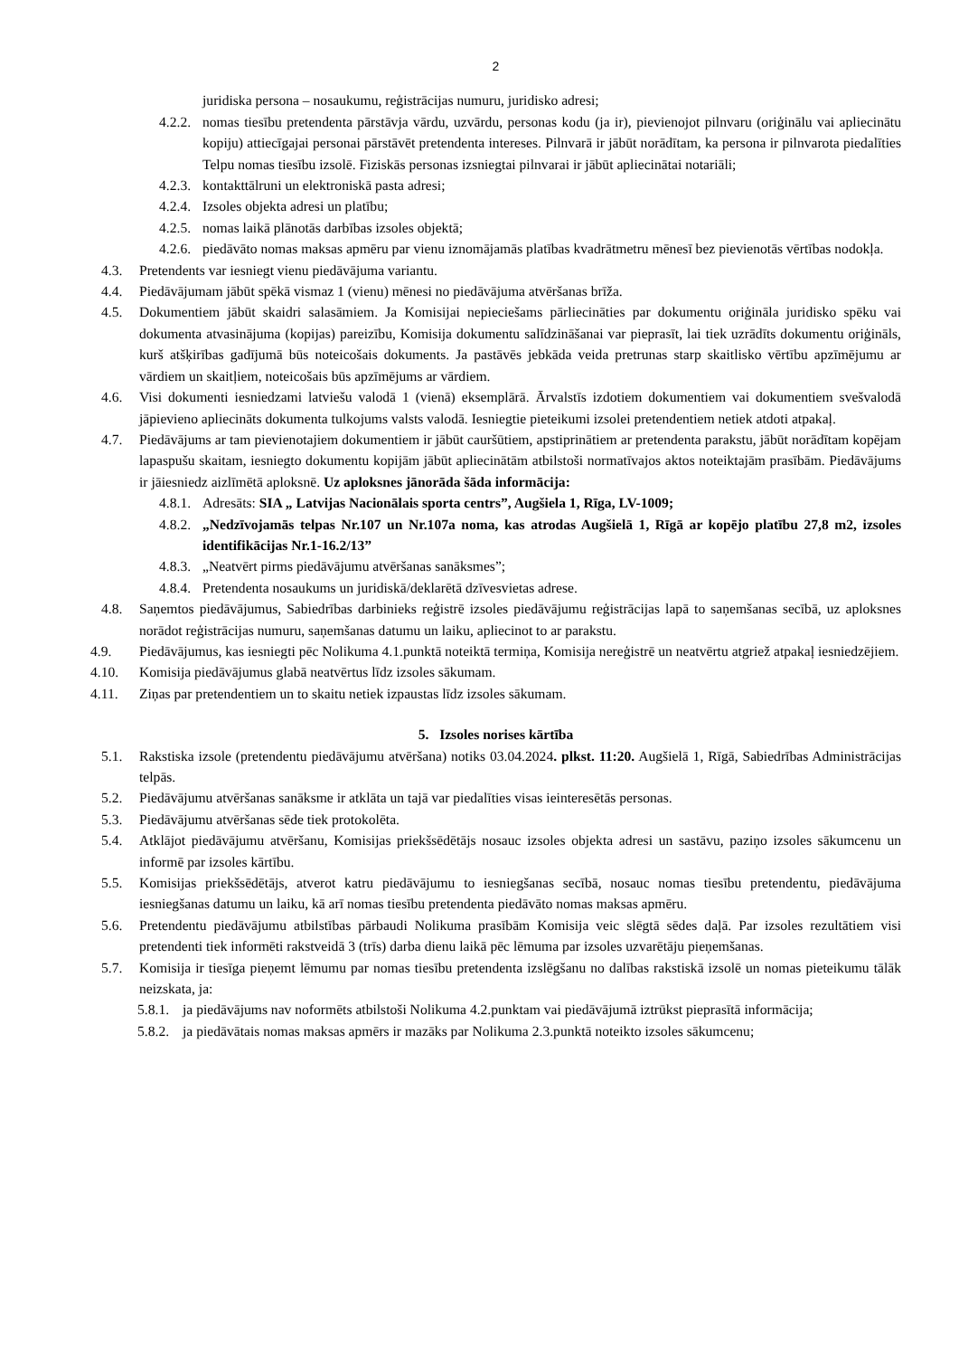2
juridiska persona – nosaukumu, reģistrācijas numuru, juridisko adresi;
4.2.2. nomas tiesību pretendenta pārstāvja vārdu, uzvārdu, personas kodu (ja ir), pievienojot pilnvaru (oriģinālu vai apliecinātu kopiju) attiecīgajai personai pārstāvēt pretendenta intereses. Pilnvarā ir jābūt norādītam, ka persona ir pilnvarota piedalīties Telpu nomas tiesību izsolē. Fiziskās personas izsniegtai pilnvarai ir jābūt apliecinātai notariāli;
4.2.3. kontakttālruni un elektroniskā pasta adresi;
4.2.4. Izsoles objekta adresi un platību;
4.2.5. nomas laikā plānotās darbības izsoles objektā;
4.2.6. piedāvāto nomas maksas apmēru par vienu iznomājamās platības kvadrātmetru mēnesī bez pievienotās vērtības nodokļa.
4.3. Pretendents var iesniegt vienu piedāvājuma variantu.
4.4. Piedāvājumam jābūt spēkā vismaz 1 (vienu) mēnesi no piedāvājuma atvēršanas brīža.
4.5. Dokumentiem jābūt skaidri salasāmiem. Ja Komisijai nepieciešams pārliecināties par dokumentu oriģināla juridisko spēku vai dokumenta atvasinājuma (kopijas) pareizību, Komisija dokumentu salīdzināšanai var pieprasīt, lai tiek uzrādīts dokumentu oriģināls, kurš atšķirības gadījumā būs noteicošais dokuments. Ja pastāvēs jebkāda veida pretrunas starp skaitlisko vērtību apzīmējumu ar vārdiem un skaitļiem, noteicošais būs apzīmējums ar vārdiem.
4.6. Visi dokumenti iesniedzami latviešu valodā 1 (vienā) eksemplārā. Ārvalstīs izdotiem dokumentiem vai dokumentiem svešvalodā jāpievieno apliecināts dokumenta tulkojums valsts valodā. Iesniegtie pieteikumi izsolei pretendentiem netiek atdoti atpakaļ.
4.7. Piedāvājums ar tam pievienotajiem dokumentiem ir jābūt cauršūtiem, apstiprinātiem ar pretendenta parakstu, jābūt norādītam kopējam lapaspušu skaitam, iesniegto dokumentu kopijām jābūt apliecinātām atbilstoši normatīvajos aktos noteiktajām prasībām. Piedāvājums ir jāiesniedz aizlīmētā aploksnē. Uz aploksnes jānorāda šāda informācija:
4.8.1. Adresāts: SIA „ Latvijas Nacionālais sporta centrs”, Augšiela 1, Rīga, LV-1009;
4.8.2. „Nedzīvojamās telpas Nr.107 un Nr.107a noma, kas atrodas Augšielā 1, Rīgā ar kopējo platību 27,8 m2, izsoles identifikācijas Nr.1-16.2/13”
4.8.3. „Neatvērt pirms piedāvājumu atvēršanas sanāksmes”;
4.8.4. Pretendenta nosaukums un juridiskā/deklarētā dzīvesvietas adrese.
4.8. Saņemtos piedāvājumus, Sabiedrības darbinieks reģistrē izsoles piedāvājumu reģistrācijas lapā to saņemšanas secībā, uz aploksnes norādot reģistrācijas numuru, saņemšanas datumu un laiku, apliecinot to ar parakstu.
4.9. Piedāvājumus, kas iesniegti pēc Nolikuma 4.1.punktā noteiktā termiņa, Komisija nereģistrē un neatvērtu atgriež atpakaļ iesniedzējiem.
4.10. Komisija piedāvājumus glabā neatvērtus līdz izsoles sākumam.
4.11. Ziņas par pretendentiem un to skaitu netiek izpaustas līdz izsoles sākumam.
5. Izsoles norises kārtība
5.1. Rakstiska izsole (pretendentu piedāvājumu atvēršana) notiks 03.04.2024. plkst. 11:20. Augšielā 1, Rīgā, Sabiedrības Administrācijas telpās.
5.2. Piedāvājumu atvēršanas sanāksme ir atklāta un tajā var piedalīties visas ieinteresētās personas.
5.3. Piedāvājumu atvēršanas sēde tiek protokolēta.
5.4. Atklājot piedāvājumu atvēršanu, Komisijas priekšsēdētājs nosauc izsoles objekta adresi un sastāvu, paziņo izsoles sākumcenu un informē par izsoles kārtību.
5.5. Komisijas priekšsēdētājs, atverot katru piedāvājumu to iesniegšanas secībā, nosauc nomas tiesību pretendentu, piedāvājuma iesniegšanas datumu un laiku, kā arī nomas tiesību pretendenta piedāvāto nomas maksas apmēru.
5.6. Pretendentu piedāvājumu atbilstības pārbaudi Nolikuma prasībām Komisija veic slēgtā sēdes daļā. Par izsoles rezultātiem visi pretendenti tiek informēti rakstveidā 3 (trīs) darba dienu laikā pēc lēmuma par izsoles uzvarētāju pieņemšanas.
5.7. Komisija ir tiesīga pieņemt lēmumu par nomas tiesību pretendenta izslēgšanu no dalības rakstiskā izsolē un nomas pieteikumu tālāk neizskata, ja:
5.8.1. ja piedāvājums nav noformēts atbilstoši Nolikuma 4.2.punktam vai piedāvājumā iztrūkst pieprasītā informācija;
5.8.2. ja piedāvātais nomas maksas apmērs ir mazāks par Nolikuma 2.3.punktā noteikto izsoles sākumcenu;